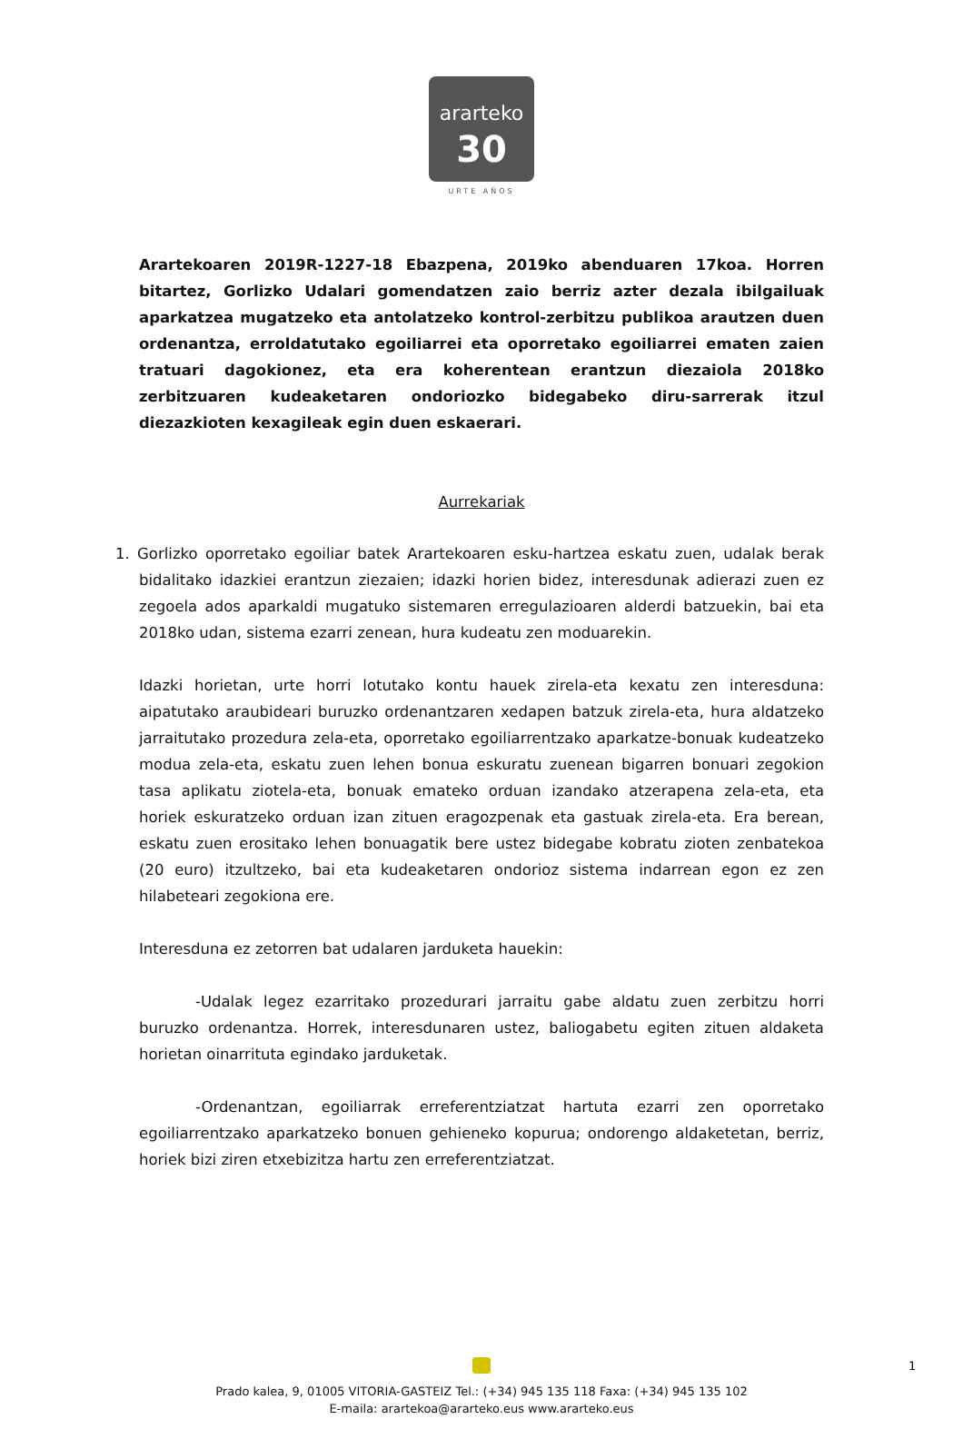ararteko
30
URTE AÑOS
Arartekoaren 2019R-1227-18 Ebazpena, 2019ko abenduaren 17koa. Horren bitartez, Gorlizko Udalari gomendatzen zaio berriz azter dezala ibilgailuak aparkatzea mugatzeko eta antolatzeko kontrol-zerbitzu publikoa arautzen duen ordenantza, erroldatutako egoiliarrei eta oporretako egoiliarrei ematen zaien tratuari dagokionez, eta era koherentean erantzun diezaiola 2018ko zerbitzuaren kudeaketaren ondoriozko bidegabeko diru-sarrerak itzul diezazkioten kexagileak egin duen eskaerari.
Aurrekariak
1. Gorlizko oporretako egoiliar batek Arartekoaren esku-hartzea eskatu zuen, udalak berak bidalitako idazkiei erantzun ziezaien; idazki horien bidez, interesdunak adierazi zuen ez zegoela ados aparkaldi mugatuko sistemaren erregulazioaren alderdi batzuekin, bai eta 2018ko udan, sistema ezarri zenean, hura kudeatu zen moduarekin.
Idazki horietan, urte horri lotutako kontu hauek zirela-eta kexatu zen interesduna: aipatutako araubideari buruzko ordenantzaren xedapen batzuk zirela-eta, hura aldatzeko jarraitutako prozedura zela-eta, oporretako egoiliarrentzako aparkatze-bonuak kudeatzeko modua zela-eta, eskatu zuen lehen bonua eskuratu zuenean bigarren bonuari zegokion tasa aplikatu ziotela-eta, bonuak emateko orduan izandako atzerapena zela-eta, eta horiek eskuratzeko orduan izan zituen eragozpenak eta gastuak zirela-eta. Era berean, eskatu zuen erositako lehen bonuagatik bere ustez bidegabe kobratu zioten zenbatekoa (20 euro) itzultzeko, bai eta kudeaketaren ondorioz sistema indarrean egon ez zen hilabeteari zegokiona ere.
Interesduna ez zetorren bat udalaren jarduketa hauekin:
-Udalak legez ezarritako prozedurari jarraitu gabe aldatu zuen zerbitzu horri buruzko ordenantza. Horrek, interesdunaren ustez, baliogabetu egiten zituen aldaketa horietan oinarrituta egindako jarduketak.
-Ordenantzan, egoiliarrak erreferentziatzat hartuta ezarri zen oporretako egoiliarrentzako aparkatzeko bonuen gehieneko kopurua; ondorengo aldaketetan, berriz, horiek bizi ziren etxebizitza hartu zen erreferentziatzat.
1
Prado kalea, 9, 01005 VITORIA-GASTEIZ Tel.: (+34) 945 135 118 Faxa: (+34) 945 135 102
E-maila: arartekoa@ararteko.eus www.ararteko.eus